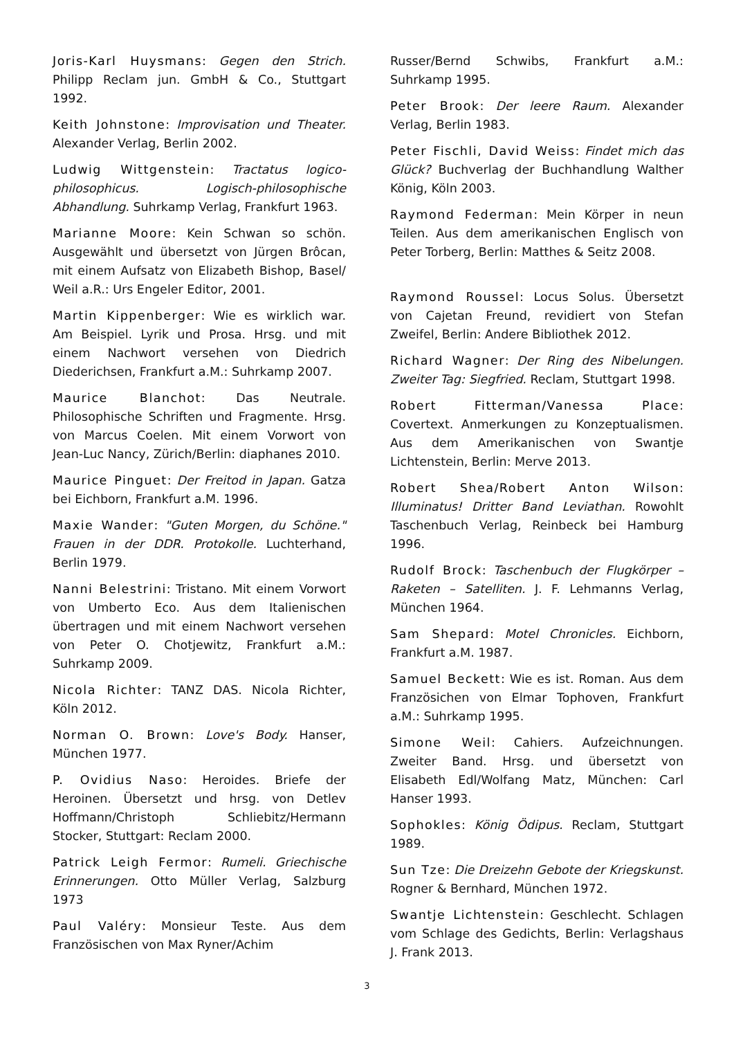Joris-Karl Huysmans: Gegen den Strich. Philipp Reclam jun. GmbH & Co., Stuttgart 1992.
Keith Johnstone: Improvisation und Theater. Alexander Verlag, Berlin 2002.
Ludwig Wittgenstein: Tractatus logico-philosophicus. Logisch-philosophische Abhandlung. Suhrkamp Verlag, Frankfurt 1963.
Marianne Moore: Kein Schwan so schön. Ausgewählt und übersetzt von Jürgen Brôcan, mit einem Aufsatz von Elizabeth Bishop, Basel/ Weil a.R.: Urs Engeler Editor, 2001.
Martin Kippenberger: Wie es wirklich war. Am Beispiel. Lyrik und Prosa. Hrsg. und mit einem Nachwort versehen von Diedrich Diederichsen, Frankfurt a.M.: Suhrkamp 2007.
Maurice Blanchot: Das Neutrale. Philosophische Schriften und Fragmente. Hrsg. von Marcus Coelen. Mit einem Vorwort von Jean-Luc Nancy, Zürich/Berlin: diaphanes 2010.
Maurice Pinguet: Der Freitod in Japan. Gatza bei Eichborn, Frankfurt a.M. 1996.
Maxie Wander: "Guten Morgen, du Schöne." Frauen in der DDR. Protokolle. Luchterhand, Berlin 1979.
Nanni Belestrini: Tristano. Mit einem Vorwort von Umberto Eco. Aus dem Italienischen übertragen und mit einem Nachwort versehen von Peter O. Chotjewitz, Frankfurt a.M.: Suhrkamp 2009.
Nicola Richter: TANZ DAS. Nicola Richter, Köln 2012.
Norman O. Brown: Love's Body. Hanser, München 1977.
P. Ovidius Naso: Heroides. Briefe der Heroinen. Übersetzt und hrsg. von Detlev Hoffmann/Christoph Schliebitz/Hermann Stocker, Stuttgart: Reclam 2000.
Patrick Leigh Fermor: Rumeli. Griechische Erinnerungen. Otto Müller Verlag, Salzburg 1973
Paul Valéry: Monsieur Teste. Aus dem Französischen von Max Ryner/Achim
Russer/Bernd Schwibs, Frankfurt a.M.: Suhrkamp 1995.
Peter Brook: Der leere Raum. Alexander Verlag, Berlin 1983.
Peter Fischli, David Weiss: Findet mich das Glück? Buchverlag der Buchhandlung Walther König, Köln 2003.
Raymond Federman: Mein Körper in neun Teilen. Aus dem amerikanischen Englisch von Peter Torberg, Berlin: Matthes & Seitz 2008.
Raymond Roussel: Locus Solus. Übersetzt von Cajetan Freund, revidiert von Stefan Zweifel, Berlin: Andere Bibliothek 2012.
Richard Wagner: Der Ring des Nibelungen. Zweiter Tag: Siegfried. Reclam, Stuttgart 1998.
Robert Fitterman/Vanessa Place: Covertext. Anmerkungen zu Konzeptualismen. Aus dem Amerikanischen von Swantje Lichtenstein, Berlin: Merve 2013.
Robert Shea/Robert Anton Wilson: Illuminatus! Dritter Band Leviathan. Rowohlt Taschenbuch Verlag, Reinbeck bei Hamburg 1996.
Rudolf Brock: Taschenbuch der Flugkörper – Raketen – Satelliten. J. F. Lehmanns Verlag, München 1964.
Sam Shepard: Motel Chronicles. Eichborn, Frankfurt a.M. 1987.
Samuel Beckett: Wie es ist. Roman. Aus dem Französichen von Elmar Tophoven, Frankfurt a.M.: Suhrkamp 1995.
Simone Weil: Cahiers. Aufzeichnungen. Zweiter Band. Hrsg. und übersetzt von Elisabeth Edl/Wolfang Matz, München: Carl Hanser 1993.
Sophokles: König Ödipus. Reclam, Stuttgart 1989.
Sun Tze: Die Dreizehn Gebote der Kriegskunst. Rogner & Bernhard, München 1972.
Swantje Lichtenstein: Geschlecht. Schlagen vom Schlage des Gedichts, Berlin: Verlagshaus J. Frank 2013.
3